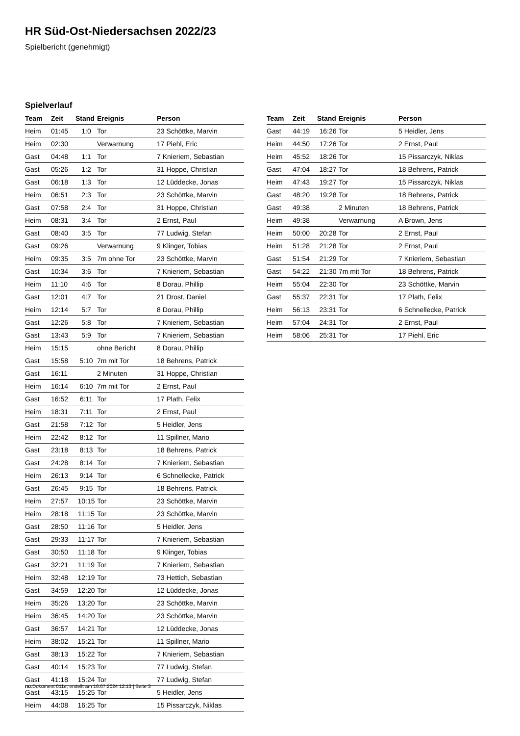HR Süd-Ost-Niedersachsen 2022/23
Spielbericht (genehmigt)
Spielverlauf
| Team | Zeit | Stand | Ereignis | Person |
| --- | --- | --- | --- | --- |
| Heim | 01:45 | 1:0 | Tor | 23 Schöttke, Marvin |
| Heim | 02:30 | | Verwarnung | 17 Piehl, Eric |
| Gast | 04:48 | 1:1 | Tor | 7 Knieriem, Sebastian |
| Gast | 05:26 | 1:2 | Tor | 31 Hoppe, Christian |
| Gast | 06:18 | 1:3 | Tor | 12 Lüddecke, Jonas |
| Heim | 06:51 | 2:3 | Tor | 23 Schöttke, Marvin |
| Gast | 07:58 | 2:4 | Tor | 31 Hoppe, Christian |
| Heim | 08:31 | 3:4 | Tor | 2 Ernst, Paul |
| Gast | 08:40 | 3:5 | Tor | 77 Ludwig, Stefan |
| Gast | 09:26 | | Verwarnung | 9 Klinger, Tobias |
| Heim | 09:35 | 3:5 | 7m ohne Tor | 23 Schöttke, Marvin |
| Gast | 10:34 | 3:6 | Tor | 7 Knieriem, Sebastian |
| Heim | 11:10 | 4:6 | Tor | 8 Dorau, Phillip |
| Gast | 12:01 | 4:7 | Tor | 21 Drost, Daniel |
| Heim | 12:14 | 5:7 | Tor | 8 Dorau, Phillip |
| Gast | 12:26 | 5:8 | Tor | 7 Knieriem, Sebastian |
| Gast | 13:43 | 5:9 | Tor | 7 Knieriem, Sebastian |
| Heim | 15:15 | | ohne Bericht | 8 Dorau, Phillip |
| Gast | 15:58 | 5:10 | 7m mit Tor | 18 Behrens, Patrick |
| Gast | 16:11 | | 2 Minuten | 31 Hoppe, Christian |
| Heim | 16:14 | 6:10 | 7m mit Tor | 2 Ernst, Paul |
| Gast | 16:52 | 6:11 | Tor | 17 Plath, Felix |
| Heim | 18:31 | 7:11 | Tor | 2 Ernst, Paul |
| Gast | 21:58 | 7:12 | Tor | 5 Heidler, Jens |
| Heim | 22:42 | 8:12 | Tor | 11 Spillner, Mario |
| Gast | 23:18 | 8:13 | Tor | 18 Behrens, Patrick |
| Gast | 24:28 | 8:14 | Tor | 7 Knieriem, Sebastian |
| Heim | 26:13 | 9:14 | Tor | 6 Schnellecke, Patrick |
| Gast | 26:45 | 9:15 | Tor | 18 Behrens, Patrick |
| Heim | 27:57 | 10:15 | Tor | 23 Schöttke, Marvin |
| Heim | 28:18 | 11:15 | Tor | 23 Schöttke, Marvin |
| Gast | 28:50 | 11:16 | Tor | 5 Heidler, Jens |
| Gast | 29:33 | 11:17 | Tor | 7 Knieriem, Sebastian |
| Gast | 30:50 | 11:18 | Tor | 9 Klinger, Tobias |
| Gast | 32:21 | 11:19 | Tor | 7 Knieriem, Sebastian |
| Heim | 32:48 | 12:19 | Tor | 73 Hettich, Sebastian |
| Gast | 34:59 | 12:20 | Tor | 12 Lüddecke, Jonas |
| Heim | 35:26 | 13:20 | Tor | 23 Schöttke, Marvin |
| Heim | 36:45 | 14:20 | Tor | 23 Schöttke, Marvin |
| Gast | 36:57 | 14:21 | Tor | 12 Lüddecke, Jonas |
| Heim | 38:02 | 15:21 | Tor | 11 Spillner, Mario |
| Gast | 38:13 | 15:22 | Tor | 7 Knieriem, Sebastian |
| Gast | 40:14 | 15:23 | Tor | 77 Ludwig, Stefan |
| Gast | 41:18 | 15:24 | Tor | 77 Ludwig, Stefan |
| Gast | 43:15 | 15:25 | Tor | 5 Heidler, Jens |
| Heim | 44:08 | 16:25 | Tor | 15 Pissarczyk, Niklas |
| Team | Zeit | Stand | Ereignis | Person |
| --- | --- | --- | --- | --- |
| Gast | 44:19 | 16:26 | Tor | 5 Heidler, Jens |
| Heim | 44:50 | 17:26 | Tor | 2 Ernst, Paul |
| Heim | 45:52 | 18:26 | Tor | 15 Pissarczyk, Niklas |
| Gast | 47:04 | 18:27 | Tor | 18 Behrens, Patrick |
| Heim | 47:43 | 19:27 | Tor | 15 Pissarczyk, Niklas |
| Gast | 48:20 | 19:28 | Tor | 18 Behrens, Patrick |
| Gast | 49:38 | | 2 Minuten | 18 Behrens, Patrick |
| Heim | 49:38 | | Verwarnung | A Brown, Jens |
| Heim | 50:00 | 20:28 | Tor | 2 Ernst, Paul |
| Heim | 51:28 | 21:28 | Tor | 2 Ernst, Paul |
| Gast | 51:54 | 21:29 | Tor | 7 Knieriem, Sebastian |
| Gast | 54:22 | 21:30 | 7m mit Tor | 18 Behrens, Patrick |
| Heim | 55:04 | 22:30 | Tor | 23 Schöttke, Marvin |
| Gast | 55:37 | 22:31 | Tor | 17 Plath, Felix |
| Heim | 56:13 | 23:31 | Tor | 6 Schnellecke, Patrick |
| Heim | 57:04 | 24:31 | Tor | 2 Ernst, Paul |
| Heim | 58:06 | 25:31 | Tor | 17 Piehl, Eric |
nu.Dokument 011e, erstellt am 16.07.2024 12:13 | Seite 3